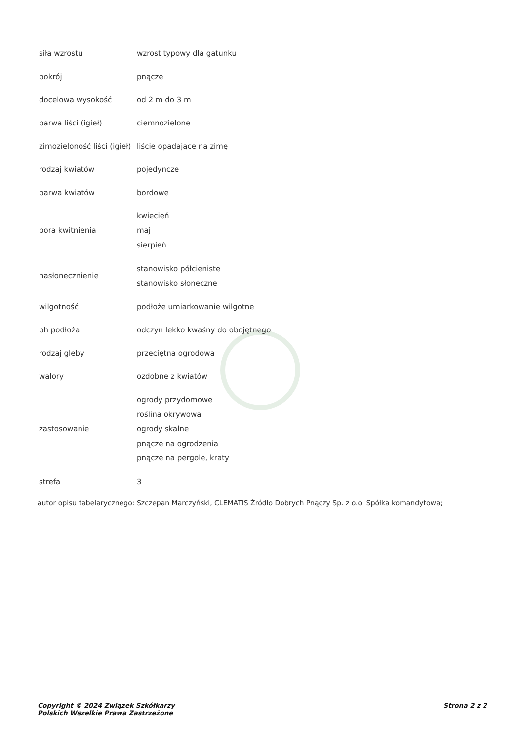| siła wzrostu | wzrost typowy dla gatunku |
| pokrój | pnącze |
| docelowa wysokość | od 2 m do 3 m |
| barwa liści (igieł) | ciemnozielone |
| zimozieloność liści (igieł) | liście opadające na zimę |
| rodzaj kwiatów | pojedyncze |
| barwa kwiatów | bordowe |
| pora kwitnienia | kwiecień maj sierpień |
| nasłonecznienie | stanowisko półcieniste stanowisko słoneczne |
| wilgotność | podłoże umiarkowanie wilgotne |
| ph podłoża | odczyn lekko kwaśny do obojętnego |
| rodzaj gleby | przeciętna ogrodowa |
| walory | ozdobne z kwiatów |
| zastosowanie | ogrody przydomowe roślina okrywowa ogrody skalne pnącze na ogrodzenia pnącze na pergole, kraty |
| strefa | 3 |
autor opisu tabelarycznego: Szczepan Marczyński, CLEMATIS Źródło Dobrych Pnączy Sp. z o.o. Spółka komandytowa;
Copyright © 2024 Związek Szkółkarzy
Polskich Wszelkie Prawa Zastrzeżone
Strona 2 z 2